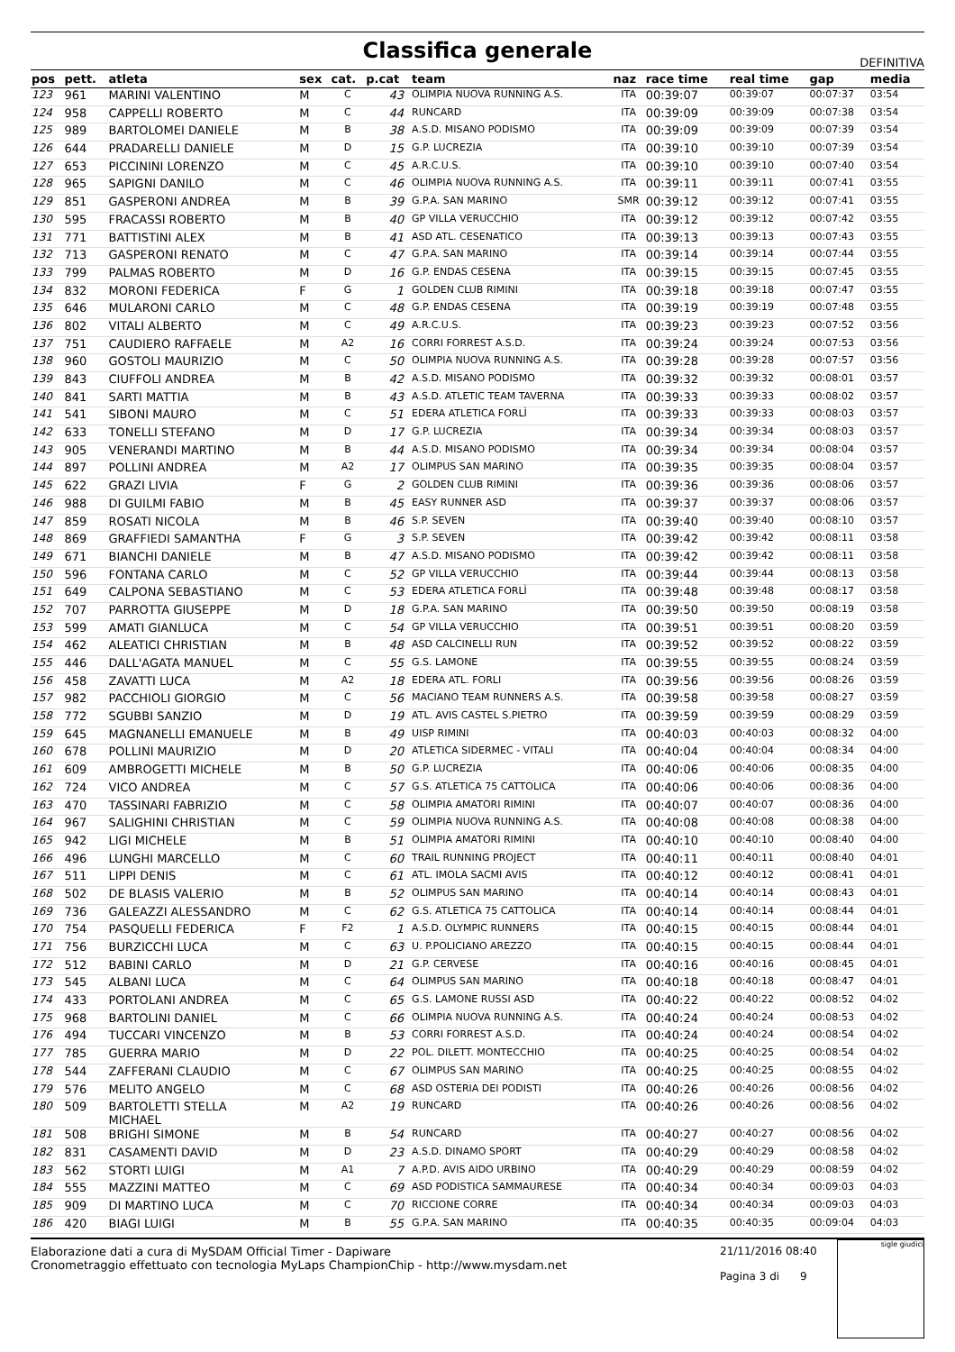Classifica generale
DEFINITIVA
| pos | pett. | atleta | sex | cat. | p.cat | team | naz | race time | real time | gap | media |
| --- | --- | --- | --- | --- | --- | --- | --- | --- | --- | --- | --- |
| 123 | 961 | MARINI VALENTINO | M | C | 43 | OLIMPIA NUOVA RUNNING A.S. | ITA | 00:39:07 | 00:39:07 | 00:07:37 | 03:54 |
| 124 | 958 | CAPPELLI ROBERTO | M | C | 44 | RUNCARD | ITA | 00:39:09 | 00:39:09 | 00:07:38 | 03:54 |
| 125 | 989 | BARTOLOMEI DANIELE | M | B | 38 | A.S.D. MISANO PODISMO | ITA | 00:39:09 | 00:39:09 | 00:07:39 | 03:54 |
| 126 | 644 | PRADARELLI DANIELE | M | D | 15 | G.P. LUCREZIA | ITA | 00:39:10 | 00:39:10 | 00:07:39 | 03:54 |
| 127 | 653 | PICCININI LORENZO | M | C | 45 | A.R.C.U.S. | ITA | 00:39:10 | 00:39:10 | 00:07:40 | 03:54 |
| 128 | 965 | SAPIGNI DANILO | M | C | 46 | OLIMPIA NUOVA RUNNING A.S. | ITA | 00:39:11 | 00:39:11 | 00:07:41 | 03:55 |
| 129 | 851 | GASPERONI ANDREA | M | B | 39 | G.P.A. SAN MARINO | SMR | 00:39:12 | 00:39:12 | 00:07:41 | 03:55 |
| 130 | 595 | FRACASSI ROBERTO | M | B | 40 | GP VILLA VERUCCHIO | ITA | 00:39:12 | 00:39:12 | 00:07:42 | 03:55 |
| 131 | 771 | BATTISTINI ALEX | M | B | 41 | ASD ATL. CESENATICO | ITA | 00:39:13 | 00:39:13 | 00:07:43 | 03:55 |
| 132 | 713 | GASPERONI RENATO | M | C | 47 | G.P.A. SAN MARINO | ITA | 00:39:14 | 00:39:14 | 00:07:44 | 03:55 |
| 133 | 799 | PALMAS ROBERTO | M | D | 16 | G.P. ENDAS CESENA | ITA | 00:39:15 | 00:39:15 | 00:07:45 | 03:55 |
| 134 | 832 | MORONI FEDERICA | F | G | 1 | GOLDEN CLUB RIMINI | ITA | 00:39:18 | 00:39:18 | 00:07:47 | 03:55 |
| 135 | 646 | MULARONI CARLO | M | C | 48 | G.P. ENDAS CESENA | ITA | 00:39:19 | 00:39:19 | 00:07:48 | 03:55 |
| 136 | 802 | VITALI ALBERTO | M | C | 49 | A.R.C.U.S. | ITA | 00:39:23 | 00:39:23 | 00:07:52 | 03:56 |
| 137 | 751 | CAUDIERO RAFFAELE | M | A2 | 16 | CORRI FORREST A.S.D. | ITA | 00:39:24 | 00:39:24 | 00:07:53 | 03:56 |
| 138 | 960 | GOSTOLI MAURIZIO | M | C | 50 | OLIMPIA NUOVA RUNNING A.S. | ITA | 00:39:28 | 00:39:28 | 00:07:57 | 03:56 |
| 139 | 843 | CIUFFOLI ANDREA | M | B | 42 | A.S.D. MISANO PODISMO | ITA | 00:39:32 | 00:39:32 | 00:08:01 | 03:57 |
| 140 | 841 | SARTI MATTIA | M | B | 43 | A.S.D. ATLETIC TEAM TAVERNA | ITA | 00:39:33 | 00:39:33 | 00:08:02 | 03:57 |
| 141 | 541 | SIBONI MAURO | M | C | 51 | EDERA ATLETICA FORLÌ | ITA | 00:39:33 | 00:39:33 | 00:08:03 | 03:57 |
| 142 | 633 | TONELLI STEFANO | M | D | 17 | G.P. LUCREZIA | ITA | 00:39:34 | 00:39:34 | 00:08:03 | 03:57 |
| 143 | 905 | VENERANDI MARTINO | M | B | 44 | A.S.D. MISANO PODISMO | ITA | 00:39:34 | 00:39:34 | 00:08:04 | 03:57 |
| 144 | 897 | POLLINI ANDREA | M | A2 | 17 | OLIMPUS SAN MARINO | ITA | 00:39:35 | 00:39:35 | 00:08:04 | 03:57 |
| 145 | 622 | GRAZI LIVIA | F | G | 2 | GOLDEN CLUB RIMINI | ITA | 00:39:36 | 00:39:36 | 00:08:06 | 03:57 |
| 146 | 988 | DI GUILMI FABIO | M | B | 45 | EASY RUNNER ASD | ITA | 00:39:37 | 00:39:37 | 00:08:06 | 03:57 |
| 147 | 859 | ROSATI NICOLA | M | B | 46 | S.P. SEVEN | ITA | 00:39:40 | 00:39:40 | 00:08:10 | 03:57 |
| 148 | 869 | GRAFFIEDI SAMANTHA | F | G | 3 | S.P. SEVEN | ITA | 00:39:42 | 00:39:42 | 00:08:11 | 03:58 |
| 149 | 671 | BIANCHI DANIELE | M | B | 47 | A.S.D. MISANO PODISMO | ITA | 00:39:42 | 00:39:42 | 00:08:11 | 03:58 |
| 150 | 596 | FONTANA CARLO | M | C | 52 | GP VILLA VERUCCHIO | ITA | 00:39:44 | 00:39:44 | 00:08:13 | 03:58 |
| 151 | 649 | CALPONA SEBASTIANO | M | C | 53 | EDERA ATLETICA FORLÌ | ITA | 00:39:48 | 00:39:48 | 00:08:17 | 03:58 |
| 152 | 707 | PARROTTA GIUSEPPE | M | D | 18 | G.P.A. SAN MARINO | ITA | 00:39:50 | 00:39:50 | 00:08:19 | 03:58 |
| 153 | 599 | AMATI GIANLUCA | M | C | 54 | GP VILLA VERUCCHIO | ITA | 00:39:51 | 00:39:51 | 00:08:20 | 03:59 |
| 154 | 462 | ALEATICI CHRISTIAN | M | B | 48 | ASD CALCINELLI RUN | ITA | 00:39:52 | 00:39:52 | 00:08:22 | 03:59 |
| 155 | 446 | DALL'AGATA MANUEL | M | C | 55 | G.S. LAMONE | ITA | 00:39:55 | 00:39:55 | 00:08:24 | 03:59 |
| 156 | 458 | ZAVATTI LUCA | M | A2 | 18 | EDERA ATL. FORLI | ITA | 00:39:56 | 00:39:56 | 00:08:26 | 03:59 |
| 157 | 982 | PACCHIOLI GIORGIO | M | C | 56 | MACIANO TEAM RUNNERS A.S. | ITA | 00:39:58 | 00:39:58 | 00:08:27 | 03:59 |
| 158 | 772 | SGUBBI SANZIO | M | D | 19 | ATL. AVIS CASTEL S.PIETRO | ITA | 00:39:59 | 00:39:59 | 00:08:29 | 03:59 |
| 159 | 645 | MAGNANELLI EMANUELE | M | B | 49 | UISP RIMINI | ITA | 00:40:03 | 00:40:03 | 00:08:32 | 04:00 |
| 160 | 678 | POLLINI MAURIZIO | M | D | 20 | ATLETICA SIDERMEC - VITALI | ITA | 00:40:04 | 00:40:04 | 00:08:34 | 04:00 |
| 161 | 609 | AMBROGETTI MICHELE | M | B | 50 | G.P. LUCREZIA | ITA | 00:40:06 | 00:40:06 | 00:08:35 | 04:00 |
| 162 | 724 | VICO ANDREA | M | C | 57 | G.S. ATLETICA 75 CATTOLICA | ITA | 00:40:06 | 00:40:06 | 00:08:36 | 04:00 |
| 163 | 470 | TASSINARI FABRIZIO | M | C | 58 | OLIMPIA AMATORI RIMINI | ITA | 00:40:07 | 00:40:07 | 00:08:36 | 04:00 |
| 164 | 967 | SALIGHINI CHRISTIAN | M | C | 59 | OLIMPIA NUOVA RUNNING A.S. | ITA | 00:40:08 | 00:40:08 | 00:08:38 | 04:00 |
| 165 | 942 | LIGI MICHELE | M | B | 51 | OLIMPIA AMATORI RIMINI | ITA | 00:40:10 | 00:40:10 | 00:08:40 | 04:00 |
| 166 | 496 | LUNGHI MARCELLO | M | C | 60 | TRAIL RUNNING PROJECT | ITA | 00:40:11 | 00:40:11 | 00:08:40 | 04:01 |
| 167 | 511 | LIPPI DENIS | M | C | 61 | ATL. IMOLA SACMI AVIS | ITA | 00:40:12 | 00:40:12 | 00:08:41 | 04:01 |
| 168 | 502 | DE BLASIS VALERIO | M | B | 52 | OLIMPUS SAN MARINO | ITA | 00:40:14 | 00:40:14 | 00:08:43 | 04:01 |
| 169 | 736 | GALEAZZI ALESSANDRO | M | C | 62 | G.S. ATLETICA 75 CATTOLICA | ITA | 00:40:14 | 00:40:14 | 00:08:44 | 04:01 |
| 170 | 754 | PASQUELLI FEDERICA | F | F2 | 1 | A.S.D. OLYMPIC RUNNERS | ITA | 00:40:15 | 00:40:15 | 00:08:44 | 04:01 |
| 171 | 756 | BURZICCHI LUCA | M | C | 63 | U. P.POLICIANO AREZZO | ITA | 00:40:15 | 00:40:15 | 00:08:44 | 04:01 |
| 172 | 512 | BABINI CARLO | M | D | 21 | G.P. CERVESE | ITA | 00:40:16 | 00:40:16 | 00:08:45 | 04:01 |
| 173 | 545 | ALBANI LUCA | M | C | 64 | OLIMPUS SAN MARINO | ITA | 00:40:18 | 00:40:18 | 00:08:47 | 04:01 |
| 174 | 433 | PORTOLANI ANDREA | M | C | 65 | G.S. LAMONE RUSSI ASD | ITA | 00:40:22 | 00:40:22 | 00:08:52 | 04:02 |
| 175 | 968 | BARTOLINI DANIEL | M | C | 66 | OLIMPIA NUOVA RUNNING A.S. | ITA | 00:40:24 | 00:40:24 | 00:08:53 | 04:02 |
| 176 | 494 | TUCCARI VINCENZO | M | B | 53 | CORRI FORREST A.S.D. | ITA | 00:40:24 | 00:40:24 | 00:08:54 | 04:02 |
| 177 | 785 | GUERRA MARIO | M | D | 22 | POL. DILETT. MONTECCHIO | ITA | 00:40:25 | 00:40:25 | 00:08:54 | 04:02 |
| 178 | 544 | ZAFFERANI CLAUDIO | M | C | 67 | OLIMPUS SAN MARINO | ITA | 00:40:25 | 00:40:25 | 00:08:55 | 04:02 |
| 179 | 576 | MELITO ANGELO | M | C | 68 | ASD OSTERIA DEI PODISTI | ITA | 00:40:26 | 00:40:26 | 00:08:56 | 04:02 |
| 180 | 509 | BARTOLETTI STELLA MICHAEL | M | A2 | 19 | RUNCARD | ITA | 00:40:26 | 00:40:26 | 00:08:56 | 04:02 |
| 181 | 508 | BRIGHI SIMONE | M | B | 54 | RUNCARD | ITA | 00:40:27 | 00:40:27 | 00:08:56 | 04:02 |
| 182 | 831 | CASAMENTI DAVID | M | D | 23 | A.S.D. DINAMO SPORT | ITA | 00:40:29 | 00:40:29 | 00:08:58 | 04:02 |
| 183 | 562 | STORTI LUIGI | M | A1 | 7 | A.P.D. AVIS AIDO URBINO | ITA | 00:40:29 | 00:40:29 | 00:08:59 | 04:02 |
| 184 | 555 | MAZZINI MATTEO | M | C | 69 | ASD PODISTICA SAMMAURESE | ITA | 00:40:34 | 00:40:34 | 00:09:03 | 04:03 |
| 185 | 909 | DI MARTINO LUCA | M | C | 70 | RICCIONE CORRE | ITA | 00:40:34 | 00:40:34 | 00:09:03 | 04:03 |
| 186 | 420 | BIAGI LUIGI | M | B | 55 | G.P.A. SAN MARINO | ITA | 00:40:35 | 00:40:35 | 00:09:04 | 04:03 |
Elaborazione dati a cura di MySDAM Official Timer - Dapiware
Cronometraggio effettuato con tecnologia MyLaps ChampionChip - http://www.mysdam.net
21/11/2016 08:40
Pagina 3 di 9
sigle giudici